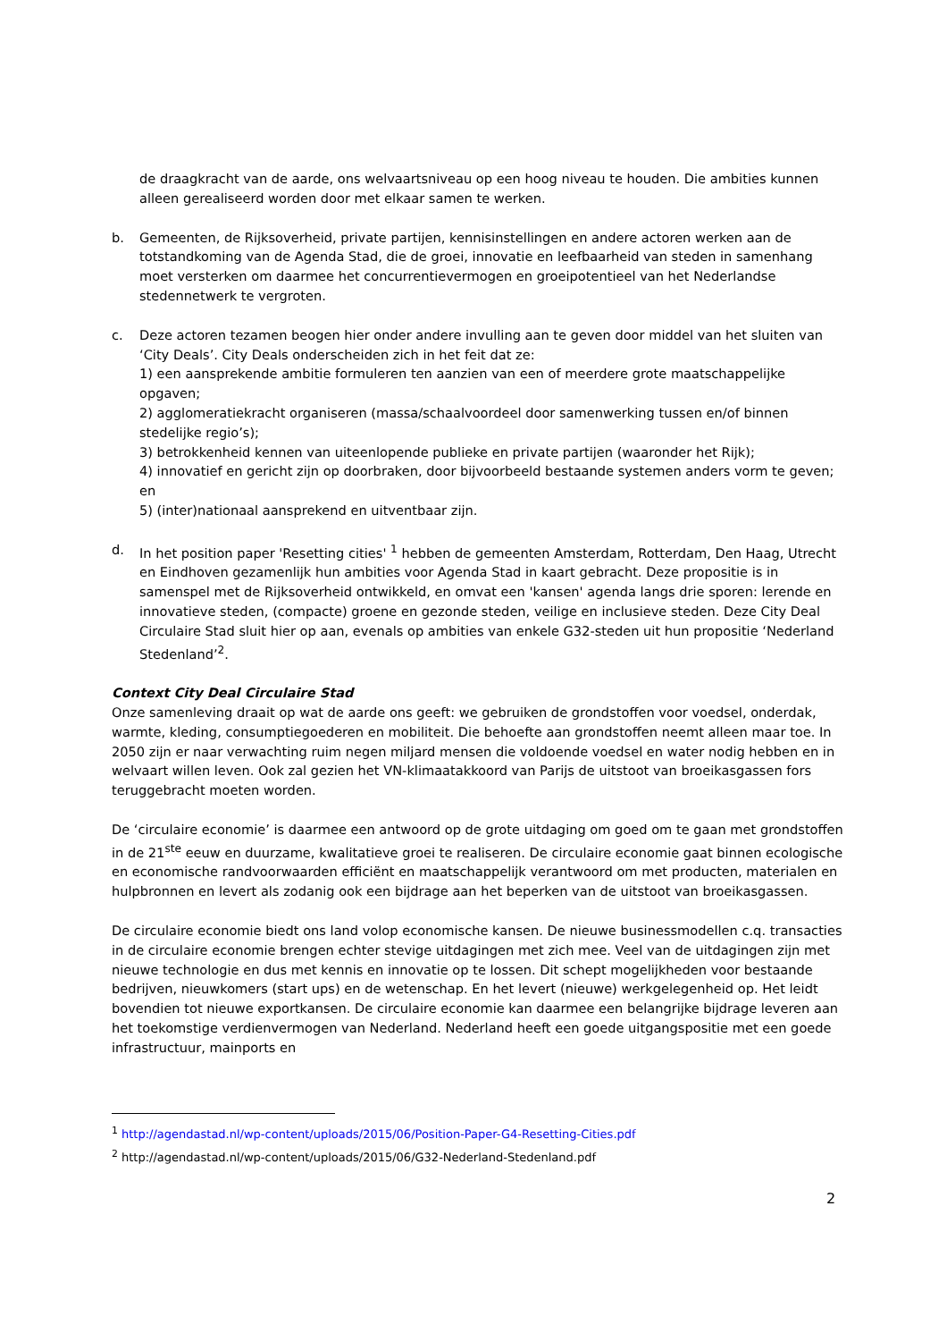de draagkracht van de aarde, ons welvaartsniveau op een hoog niveau te houden. Die ambities kunnen alleen gerealiseerd worden door met elkaar samen te werken.
b. Gemeenten, de Rijksoverheid, private partijen, kennisinstellingen en andere actoren werken aan de totstandkoming van de Agenda Stad, die de groei, innovatie en leefbaarheid van steden in samenhang moet versterken om daarmee het concurrentievermogen en groeipotentieel van het Nederlandse stedennetwerk te vergroten.
c. Deze actoren tezamen beogen hier onder andere invulling aan te geven door middel van het sluiten van ‘City Deals’. City Deals onderscheiden zich in het feit dat ze:
1) een aansprekende ambitie formuleren ten aanzien van een of meerdere grote maatschappelijke opgaven;
2) agglomeratiekracht organiseren (massa/schaalvoordeel door samenwerking tussen en/of binnen stedelijke regio’s);
3) betrokkenheid kennen van uiteenlopende publieke en private partijen (waaronder het Rijk);
4) innovatief en gericht zijn op doorbraken, door bijvoorbeeld bestaande systemen anders vorm te geven; en
5) (inter)nationaal aansprekend en uitventbaar zijn.
d. In het position paper 'Resetting cities' <sup>1</sup> hebben de gemeenten Amsterdam, Rotterdam, Den Haag, Utrecht en Eindhoven gezamenlijk hun ambities voor Agenda Stad in kaart gebracht. Deze propositie is in samenspel met de Rijksoverheid ontwikkeld, en omvat een 'kansen' agenda langs drie sporen: lerende en innovatieve steden, (compacte) groene en gezonde steden, veilige en inclusieve steden. Deze City Deal Circulaire Stad sluit hier op aan, evenals op ambities van enkele G32-steden uit hun propositie ‘Nederland Stedenland’<sup>2</sup>.
Context City Deal Circulaire Stad
Onze samenleving draait op wat de aarde ons geeft: we gebruiken de grondstoffen voor voedsel, onderdak, warmte, kleding, consumptiegoederen en mobiliteit. Die behoefte aan grondstoffen neemt alleen maar toe. In 2050 zijn er naar verwachting ruim negen miljard mensen die voldoende voedsel en water nodig hebben en in welvaart willen leven. Ook zal gezien het VN-klimaatakkoord van Parijs de uitstoot van broeikasgassen fors teruggebracht moeten worden.
De ‘circulaire economie’ is daarmee een antwoord op de grote uitdaging om goed om te gaan met grondstoffen in de 21<sup>ste</sup> eeuw en duurzame, kwalitatieve groei te realiseren. De circulaire economie gaat binnen ecologische en economische randvoorwaarden efficiënt en maatschappelijk verantwoord om met producten, materialen en hulpbronnen en levert als zodanig ook een bijdrage aan het beperken van de uitstoot van broeikasgassen.
De circulaire economie biedt ons land volop economische kansen. De nieuwe businessmodellen c.q. transacties in de circulaire economie brengen echter stevige uitdagingen met zich mee. Veel van de uitdagingen zijn met nieuwe technologie en dus met kennis en innovatie op te lossen. Dit schept mogelijkheden voor bestaande bedrijven, nieuwkomers (start ups) en de wetenschap. En het levert (nieuwe) werkgelegenheid op. Het leidt bovendien tot nieuwe exportkansen. De circulaire economie kan daarmee een belangrijke bijdrage leveren aan het toekomstige verdienvermogen van Nederland. Nederland heeft een goede uitgangspositie met een goede infrastructuur, mainports en
<sup>1</sup> http://agendastad.nl/wp-content/uploads/2015/06/Position-Paper-G4-Resetting-Cities.pdf
<sup>2</sup> http://agendastad.nl/wp-content/uploads/2015/06/G32-Nederland-Stedenland.pdf
2